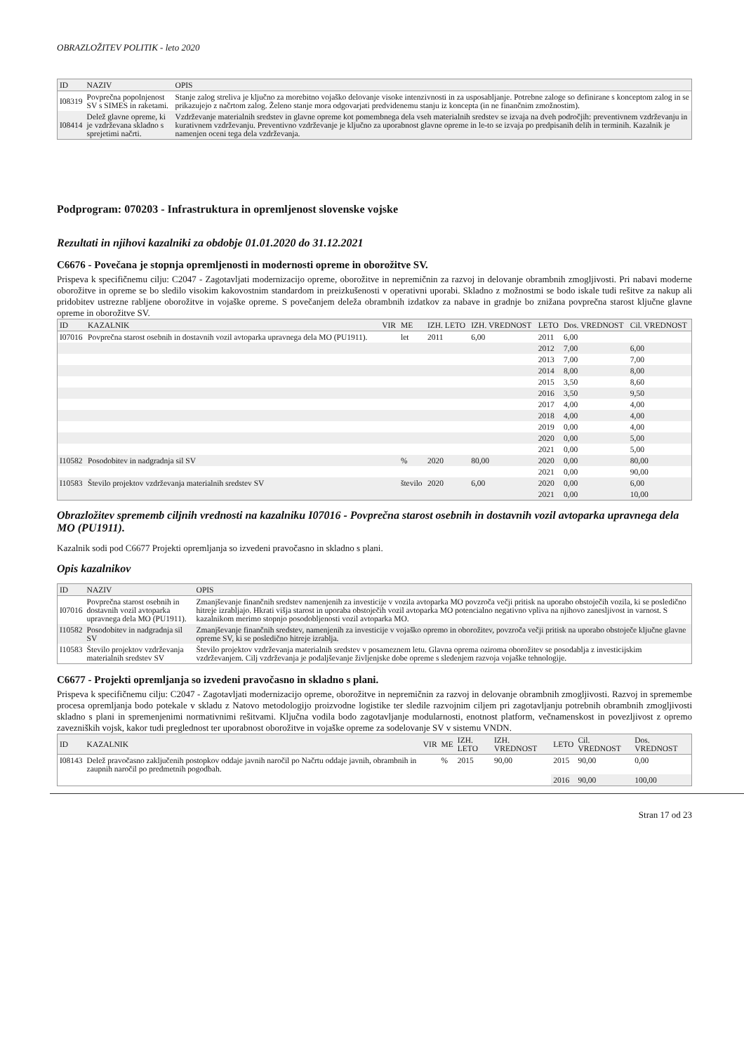OBRAZLOŽITEV POLITIK - leto 2020
| ID | NAZIV | OPIS |
| --- | --- | --- |
| I08319 | Povprečna popolnjenost SV s SIMES in raketami. | Stanje zalog streliva je ključno za morebitno vojaško delovanje visoke intenzivnosti in za usposabljanje. Potrebne zaloge so definirane s konceptom zalog in se prikazujejo z načrtom zalog. Želeno stanje mora odgovarjati predvidenemu stanju iz koncepta (in ne finančnim zmožnostim). |
| I08414 | Delež glavne opreme, ki je vzdrževana skladno s sprejetimi načrti. | Vzdrževanje materialnih sredstev in glavne opreme kot pomembnega dela vseh materialnih sredstev se izvaja na dveh področjih: preventivnem vzdrževanju in kurativnem vzdrževanju. Preventivno vzdrževanje je ključno za uporabnost glavne opreme in le-to se izvaja po predpisanih delih in terminih. Kazalnik je namenjen oceni tega dela vzdrževanja. |
Podprogram: 070203 - Infrastruktura in opremljenost slovenske vojske
Rezultati in njihovi kazalniki za obdobje 01.01.2020 do 31.12.2021
C6676 - Povečana je stopnja opremljenosti in modernosti opreme in oborožitve SV.
Prispeva k specifičnemu cilju: C2047 - Zagotavljati modernizacijo opreme, oborožitve in nepremičnin za razvoj in delovanje obrambnih zmogljivosti. Pri nabavi moderne oborožitve in opreme se bo sledilo visokim kakovostnim standardom in preizkušenosti v operativni uporabi. Skladno z možnostmi se bodo iskale tudi rešitve za nakup ali pridobitev ustrezne rabljene oborožitve in vojaške opreme. S povečanjem deleža obrambnih izdatkov za nabave in gradnje bo znižana povprečna starost ključne glavne opreme in oborožitve SV.
| ID | KAZALNIK | VIR | ME | IZH. LETO | IZH. VREDNOST | LETO | Dos. VREDNOST | Cil. VREDNOST |
| --- | --- | --- | --- | --- | --- | --- | --- | --- |
| I07016 | Povprečna starost osebnih in dostavnih vozil avtoparka upravnega dela MO (PU1911). | | let | 2011 | 6,00 | 2011 | 6,00 | |
| | | | | | | 2012 | 7,00 | 6,00 |
| | | | | | | 2013 | 7,00 | 7,00 |
| | | | | | | 2014 | 8,00 | 8,00 |
| | | | | | | 2015 | 3,50 | 8,60 |
| | | | | | | 2016 | 3,50 | 9,50 |
| | | | | | | 2017 | 4,00 | 4,00 |
| | | | | | | 2018 | 4,00 | 4,00 |
| | | | | | | 2019 | 0,00 | 4,00 |
| | | | | | | 2020 | 0,00 | 5,00 |
| | | | | | | 2021 | 0,00 | 5,00 |
| I10582 | Posodobitev in nadgradnja sil SV | | % | 2020 | 80,00 | 2020 | 0,00 | 80,00 |
| | | | | | | 2021 | 0,00 | 90,00 |
| I10583 | Število projektov vzdrževanja materialnih sredstev SV | | število | 2020 | 6,00 | 2020 | 0,00 | 6,00 |
| | | | | | | 2021 | 0,00 | 10,00 |
Obrazložitev sprememb ciljnih vrednosti na kazalniku I07016 - Povprečna starost osebnih in dostavnih vozil avtoparka upravnega dela MO (PU1911).
Kazalnik sodi pod C6677 Projekti opremljanja so izvedeni pravočasno in skladno s plani.
Opis kazalnikov
| ID | NAZIV | OPIS |
| --- | --- | --- |
| I07016 | Povprečna starost osebnih in dostavnih vozil avtoparka upravnega dela MO (PU1911). | Zmanjševanje finančnih sredstev namenjenih za investicije v vozila avtoparka MO povzroča večji pritisk na uporabo obstoječih vozila, ki se posledično hitreje izrabljajo. Hkrati višja starost in uporaba obstoječih vozil avtoparka MO potencialno negativno vpliva na njihovo zanesljivost in varnost. S kazalnikom merimo stopnjo posodobljenosti vozil avtoparka MO. |
| I10582 | Posodobitev in nadgradnja sil SV | Zmanjševanje finančnih sredstev, namenjenih za investicije v vojaško opremo in oborožitev, povzroča večji pritisk na uporabo obstoječe ključne glavne opreme SV, ki se posledično hitreje izrablja. |
| I10583 | Število projektov vzdrževanja materialnih sredstev SV | Število projektov vzdrževanja materialnih sredstev v posameznem letu. Glavna oprema oziroma oborožitev se posodablja z investicijskim vzdrževanjem. Cilj vzdrževanja je podaljševanje življenjske dobe opreme s sledenjem razvoja vojaške tehnologije. |
C6677 - Projekti opremljanja so izvedeni pravočasno in skladno s plani.
Prispeva k specifičnemu cilju: C2047 - Zagotavljati modernizacijo opreme, oborožitve in nepremičnin za razvoj in delovanje obrambnih zmogljivosti. Razvoj in spremembe procesa opremljanja bodo potekale v skladu z Natovo metodologijo proizvodne logistike ter sledile razvojnim ciljem pri zagotavljanju potrebnih obrambnih zmogljivosti skladno s plani in spremenjenimi normativnimi rešitvami. Ključna vodila bodo zagotavljanje modularnosti, enotnost platform, večnamenskost in povezljivost z opremo zavezniških vojsk, kakor tudi preglednost ter uporabnost oborožitve in vojaške opreme za sodelovanje SV v sistemu VNDN.
| ID | KAZALNIK | VIR | ME | IZH. LETO | IZH. VREDNOST | LETO | Cil. VREDNOST | Dos. VREDNOST |
| --- | --- | --- | --- | --- | --- | --- | --- | --- |
| I08143 | Delež pravočasno zaključenih postopkov oddaje javnih naročil po Načrtu oddaje javnih, obrambnih in zaupnih naročil po predmetnih pogodbah. | | % | 2015 | 90,00 | 2015 | 90,00 | 0,00 |
| | | | | | | 2016 | 90,00 | 100,00 |
Stran 17 od 23